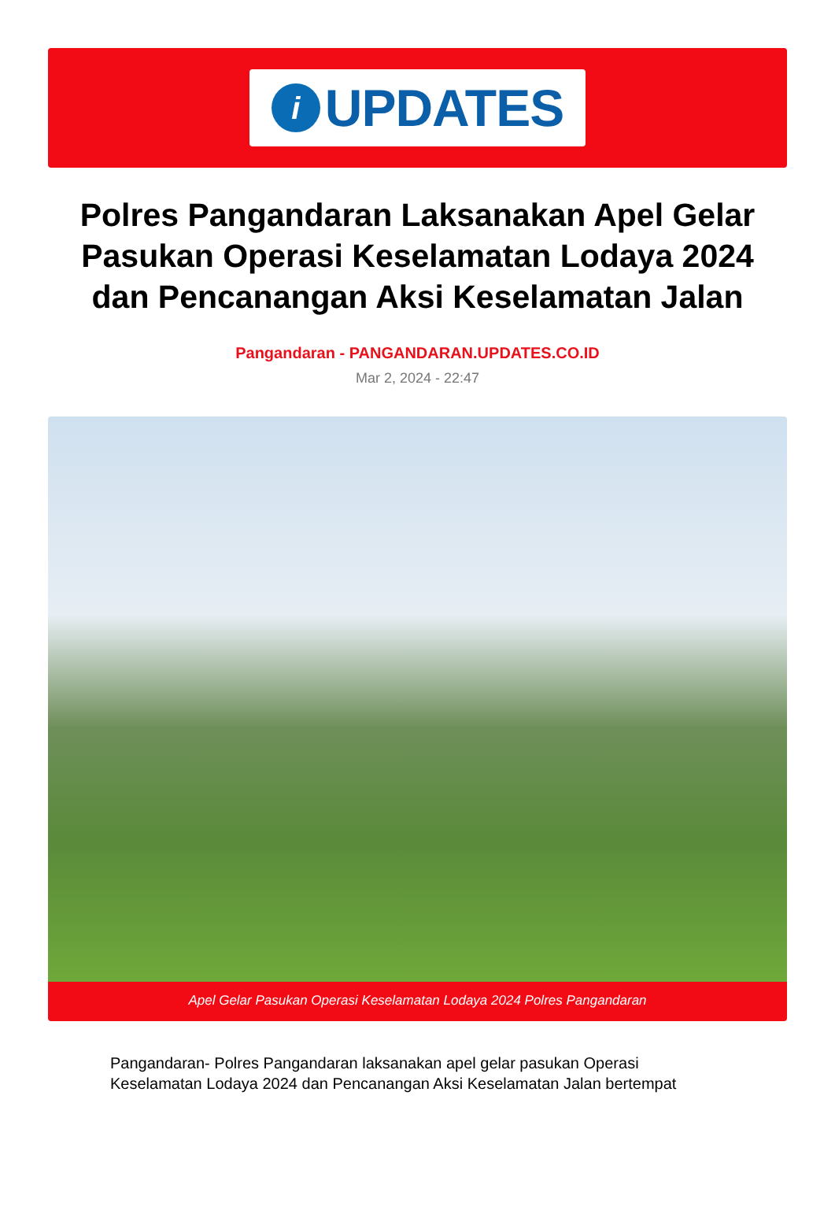i
UPDATES
Polres Pangandaran Laksanakan Apel Gelar Pasukan Operasi Keselamatan Lodaya 2024 dan Pencanangan Aksi Keselamatan Jalan
Pangandaran - PANGANDARAN.UPDATES.CO.ID
Mar 2, 2024 - 22:47
Apel Gelar Pasukan Operasi Keselamatan Lodaya 2024 Polres Pangandaran
Pangandaran- Polres Pangandaran laksanakan apel gelar pasukan Operasi Keselamatan Lodaya 2024 dan Pencanangan Aksi Keselamatan Jalan bertempat